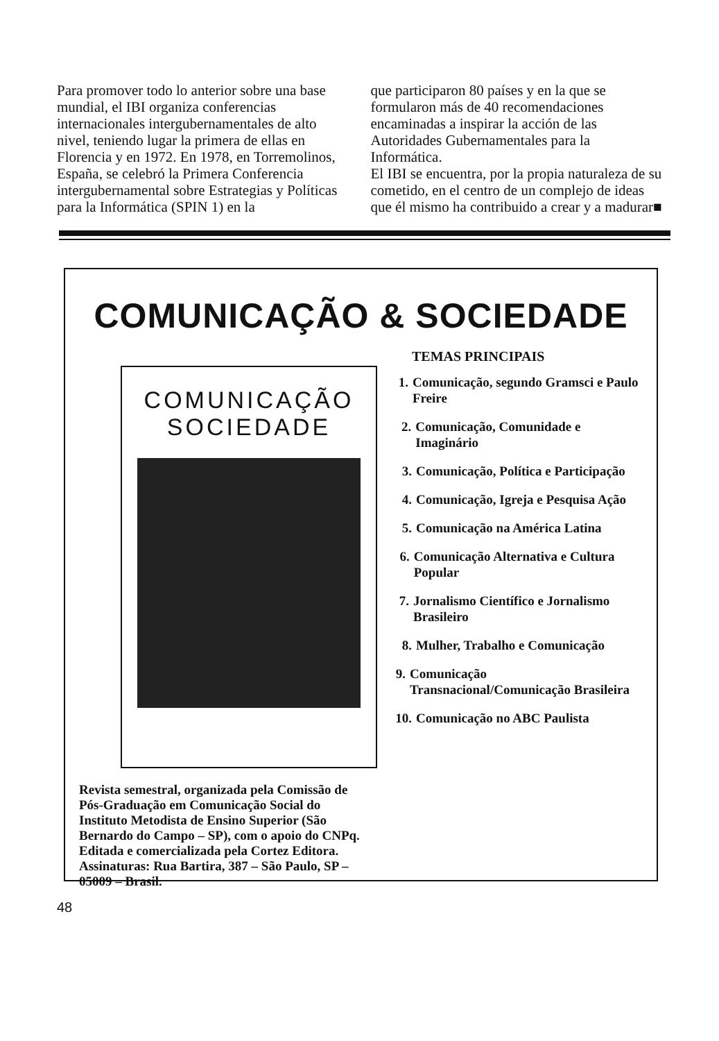Para promover todo lo anterior sobre una base mundial, el IBI organiza conferencias internacionales intergubernamentales de alto nivel, teniendo lugar la primera de ellas en Florencia y en 1972. En 1978, en Torremolinos, España, se celebró la Primera Conferencia intergubernamental sobre Estrategias y Políticas para la Informática (SPIN 1) en la
que participaron 80 países y en la que se formularon más de 40 recomendaciones encaminadas a inspirar la acción de las Autoridades Gubernamentales para la Informática.
El IBI se encuentra, por la propia naturaleza de su cometido, en el centro de un complejo de ideas que él mismo ha contribuido a crear y a madurar■
COMUNICAÇÃO & SOCIEDADE
COMUNICAÇÃO SOCIEDADE
Revista semestral, organizada pela Comissão de Pós-Graduação em Comunicação Social do Instituto Metodista de Ensino Superior (São Bernardo do Campo – SP), com o apoio do CNPq. Editada e comercializada pela Cortez Editora.
Assinaturas: Rua Bartira, 387 – São Paulo, SP – 05009 – Brasil.
TEMAS PRINCIPAIS
1. Comunicação, segundo Gramsci e Paulo Freire
2. Comunicação, Comunidade e Imaginário
3. Comunicação, Política e Participação
4. Comunicação, Igreja e Pesquisa Ação
5. Comunicação na América Latina
6. Comunicação Alternativa e Cultura Popular
7. Jornalismo Científico e Jornalismo Brasileiro
8. Mulher, Trabalho e Comunicação
9. Comunicação Transnacional/Comunicação Brasileira
10. Comunicação no ABC Paulista
48